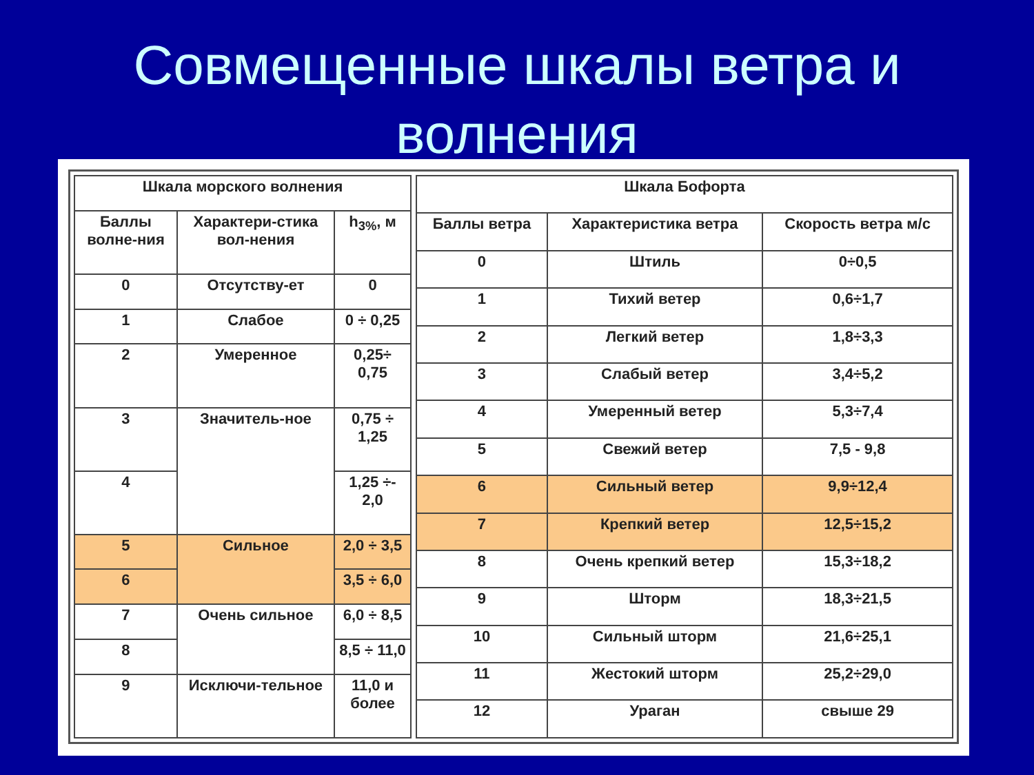Совмещенные шкалы ветра и
волнения
| Шкала морского волнения | | |
| --- | --- | --- |
| Баллы волне-ния | Характери-стика вол-нения | h<sub>3%</sub>, м |
| 0 | Отсутству-ет | 0 |
| 1 | Слабое | 0 ÷ 0,25 |
| 2 | Умеренное | 0,25÷ 0,75 |
| 3 | Значитель-ное | 0,75 ÷ 1,25 |
| 4 | | 1,25 ÷- 2,0 |
| 5 | Сильное | 2,0 ÷ 3,5 |
| 6 | | 3,5 ÷ 6,0 |
| 7 | Очень сильное | 6,0 ÷ 8,5 |
| 8 | | 8,5 ÷ 11,0 |
| 9 | Исключи-тельное | 11,0 и более |
| Шкала Бофорта | | |
| --- | --- | --- |
| Баллы ветра | Характеристика ветра | Скорость ветра м/с |
| 0 | Штиль | 0÷0,5 |
| 1 | Тихий ветер | 0,6÷1,7 |
| 2 | Легкий ветер | 1,8÷3,3 |
| 3 | Слабый ветер | 3,4÷5,2 |
| 4 | Умеренный ветер | 5,3÷7,4 |
| 5 | Свежий ветер | 7,5 - 9,8 |
| 6 | Сильный ветер | 9,9÷12,4 |
| 7 | Крепкий ветер | 12,5÷15,2 |
| 8 | Очень крепкий ветер | 15,3÷18,2 |
| 9 | Шторм | 18,3÷21,5 |
| 10 | Сильный шторм | 21,6÷25,1 |
| 11 | Жестокий шторм | 25,2÷29,0 |
| 12 | Ураган | свыше 29 |